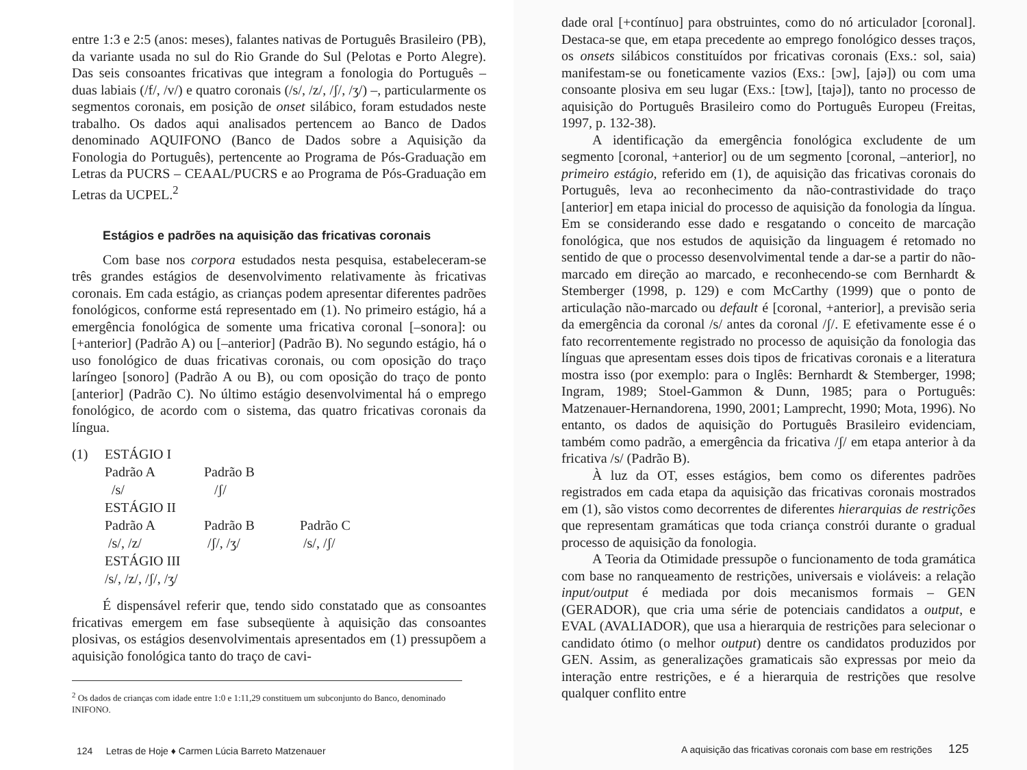entre 1:3 e 2:5 (anos: meses), falantes nativas de Português Brasileiro (PB), da variante usada no sul do Rio Grande do Sul (Pelotas e Porto Alegre). Das seis consoantes fricativas que integram a fonologia do Português – duas labiais (/f/, /v/) e quatro coronais (/s/, /z/, /ʃ/, /ʒ/) –, particularmente os segmentos coronais, em posição de onset silábico, foram estudados neste trabalho. Os dados aqui analisados pertencem ao Banco de Dados denominado AQUIFONO (Banco de Dados sobre a Aquisição da Fonologia do Português), pertencente ao Programa de Pós-Graduação em Letras da PUCRS – CEAAL/PUCRS e ao Programa de Pós-Graduação em Letras da UCPEL.<sup>2</sup>
Estágios e padrões na aquisição das fricativas coronais
Com base nos corpora estudados nesta pesquisa, estabeleceram-se três grandes estágios de desenvolvimento relativamente às fricativas coronais. Em cada estágio, as crianças podem apresentar diferentes padrões fonológicos, conforme está representado em (1). No primeiro estágio, há a emergência fonológica de somente uma fricativa coronal [–sonora]: ou [+anterior] (Padrão A) ou [–anterior] (Padrão B). No segundo estágio, há o uso fonológico de duas fricativas coronais, ou com oposição do traço laríngeo [sonoro] (Padrão A ou B), ou com oposição do traço de ponto [anterior] (Padrão C). No último estágio desenvolvimental há o emprego fonológico, de acordo com o sistema, das quatro fricativas coronais da língua.
(1) ESTÁGIO I
Padrão A
/s/ Padrão B
/ʃ/
ESTÁGIO II
Padrão A
/s/, /z/ Padrão B
/ʃ/, /ʒ/ Padrão C
/s/, /ʃ/
ESTÁGIO III
/s/, /z/, /ʃ/, /ʒ/
É dispensável referir que, tendo sido constatado que as consoantes fricativas emergem em fase subseqüente à aquisição das consoantes plosivas, os estágios desenvolvimentais apresentados em (1) pressupõem a aquisição fonológica tanto do traço de cavi-
<sup>2</sup> Os dados de crianças com idade entre 1:0 e 1:11,29 constituem um subconjunto do Banco, denominado INIFONO.
124 Letras de Hoje ♦ Carmen Lúcia Barreto Matzenauer
dade oral [+contínuo] para obstruintes, como do nó articulador [coronal]. Destaca-se que, em etapa precedente ao emprego fonológico desses traços, os onsets silábicos constituídos por fricativas coronais (Exs.: sol, saia) manifestam-se ou foneticamente vazios (Exs.: [ɔw], [ajə]) ou com uma consoante plosiva em seu lugar (Exs.: [tɔw], [tajə]), tanto no processo de aquisição do Português Brasileiro como do Português Europeu (Freitas, 1997, p. 132-38).
A identificação da emergência fonológica excludente de um segmento [coronal, +anterior] ou de um segmento [coronal, –anterior], no primeiro estágio, referido em (1), de aquisição das fricativas coronais do Português, leva ao reconhecimento da não-contrastividade do traço [anterior] em etapa inicial do processo de aquisição da fonologia da língua. Em se considerando esse dado e resgatando o conceito de marcação fonológica, que nos estudos de aquisição da linguagem é retomado no sentido de que o processo desenvolvimental tende a dar-se a partir do não-marcado em direção ao marcado, e reconhecendo-se com Bernhardt & Stemberger (1998, p. 129) e com McCarthy (1999) que o ponto de articulação não-marcado ou default é [coronal, +anterior], a previsão seria da emergência da coronal /s/ antes da coronal /ʃ/. E efetivamente esse é o fato recorrentemente registrado no processo de aquisição da fonologia das línguas que apresentam esses dois tipos de fricativas coronais e a literatura mostra isso (por exemplo: para o Inglês: Bernhardt & Stemberger, 1998; Ingram, 1989; Stoel-Gammon & Dunn, 1985; para o Português: Matzenauer-Hernandorena, 1990, 2001; Lamprecht, 1990; Mota, 1996). No entanto, os dados de aquisição do Português Brasileiro evidenciam, também como padrão, a emergência da fricativa /ʃ/ em etapa anterior à da fricativa /s/ (Padrão B).
À luz da OT, esses estágios, bem como os diferentes padrões registrados em cada etapa da aquisição das fricativas coronais mostrados em (1), são vistos como decorrentes de diferentes hierarquias de restrições que representam gramáticas que toda criança constrói durante o gradual processo de aquisição da fonologia.
A Teoria da Otimidade pressupõe o funcionamento de toda gramática com base no ranqueamento de restrições, universais e violáveis: a relação input/output é mediada por dois mecanismos formais – GEN (GERADOR), que cria uma série de potenciais candidatos a output, e EVAL (AVALIADOR), que usa a hierarquia de restrições para selecionar o candidato ótimo (o melhor output) dentre os candidatos produzidos por GEN. Assim, as generalizações gramaticais são expressas por meio da interação entre restrições, e é a hierarquia de restrições que resolve qualquer conflito entre
A aquisição das fricativas coronais com base em restrições 125